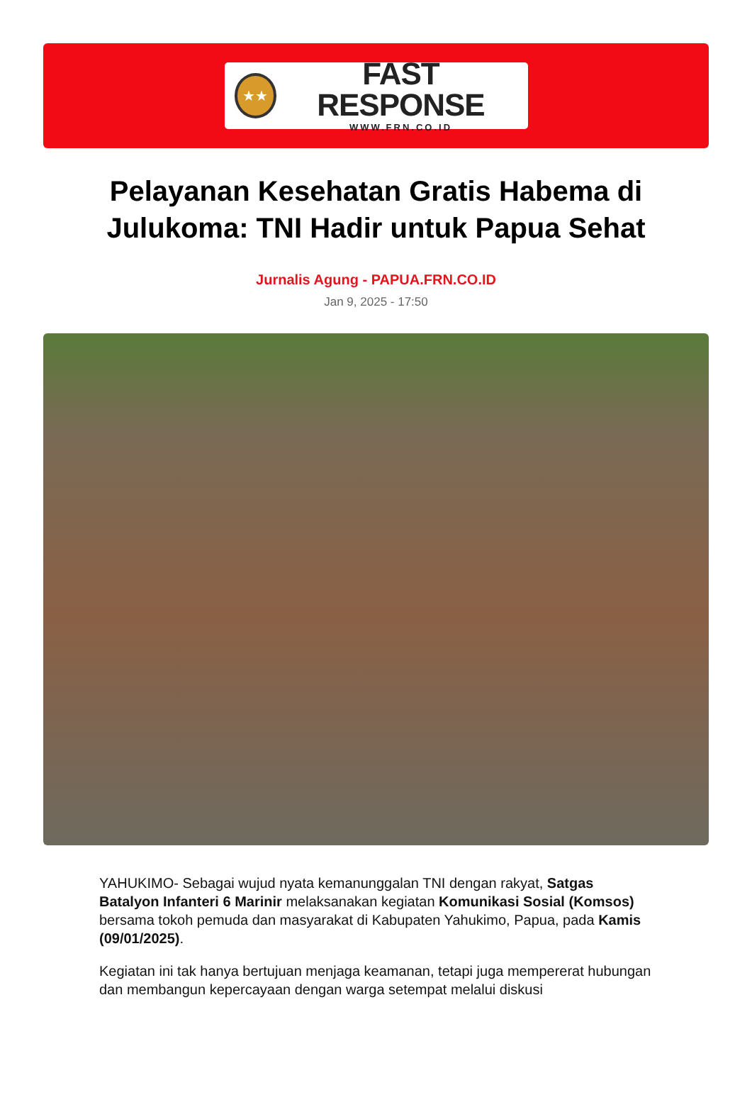★★
FAST RESPONSE
WWW.FRN.CO.ID
Pelayanan Kesehatan Gratis Habema di Julukoma: TNI Hadir untuk Papua Sehat
Jurnalis Agung - PAPUA.FRN.CO.ID
Jan 9, 2025 - 17:50
YAHUKIMO- Sebagai wujud nyata kemanunggalan TNI dengan rakyat, Satgas Batalyon Infanteri 6 Marinir melaksanakan kegiatan Komunikasi Sosial (Komsos) bersama tokoh pemuda dan masyarakat di Kabupaten Yahukimo, Papua, pada Kamis (09/01/2025).
Kegiatan ini tak hanya bertujuan menjaga keamanan, tetapi juga mempererat hubungan dan membangun kepercayaan dengan warga setempat melalui diskusi